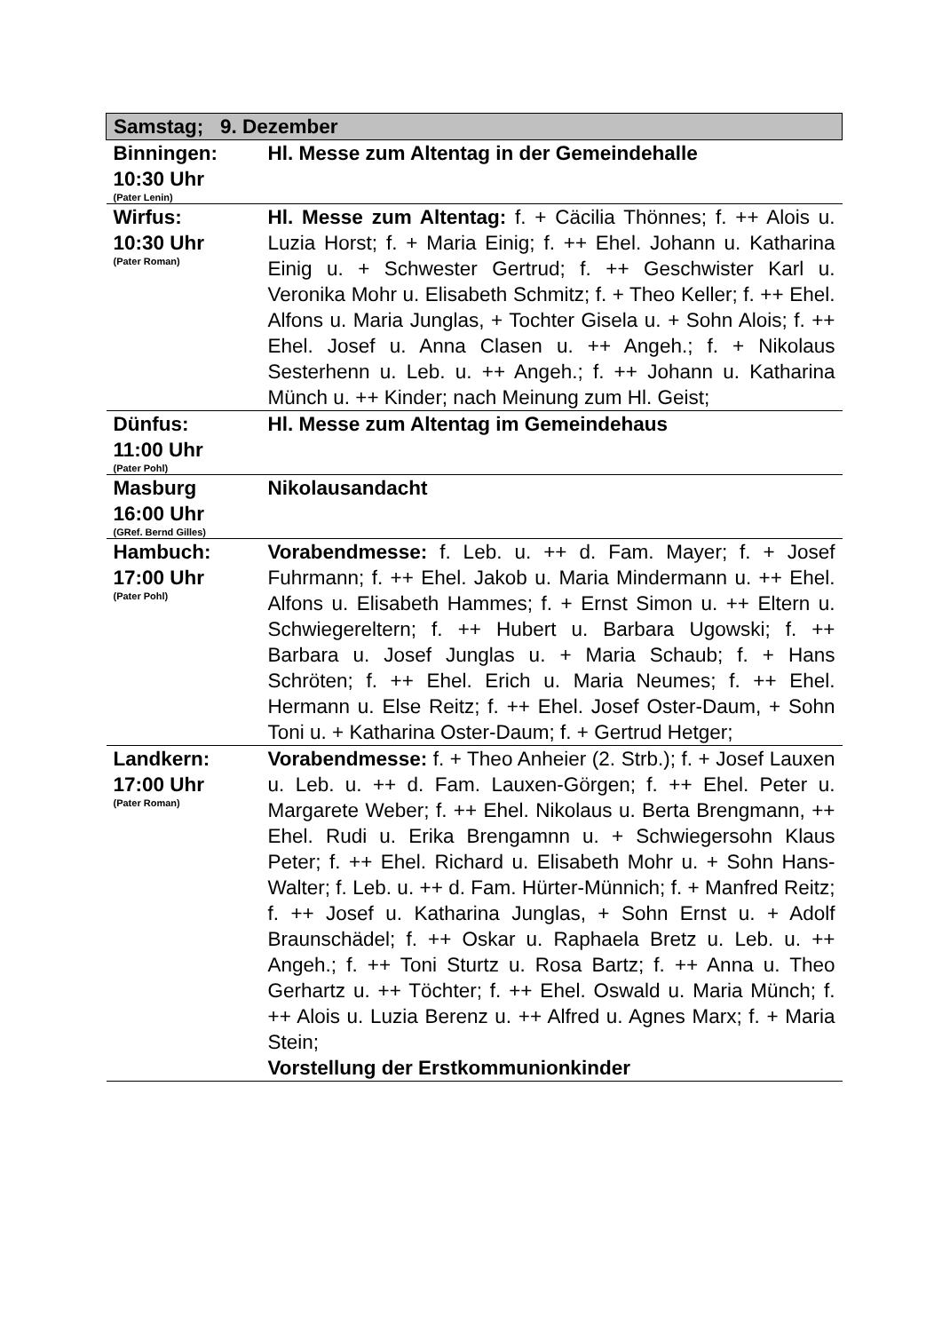| Samstag; 9. Dezember | |
| --- | --- |
| Binningen: 10:30 Uhr (Pater Lenin) | Hl. Messe zum Altentag in der Gemeindehalle |
| Wirfus: 10:30 Uhr (Pater Roman) | Hl. Messe zum Altentag: f. + Cäcilia Thönnes; f. ++ Alois u. Luzia Horst; f. + Maria Einig; f. ++ Ehel. Johann u. Katharina Einig u. + Schwester Gertrud; f. ++ Geschwister Karl u. Veronika Mohr u. Elisabeth Schmitz; f. + Theo Keller; f. ++ Ehel. Alfons u. Maria Junglas, + Tochter Gisela u. + Sohn Alois; f. ++ Ehel. Josef u. Anna Clasen u. ++ Angeh.; f. + Nikolaus Sesterhenn u. Leb. u. ++ Angeh.; f. ++ Johann u. Katharina Münch u. ++ Kinder; nach Meinung zum Hl. Geist; |
| Dünfus: 11:00 Uhr (Pater Pohl) | Hl. Messe zum Altentag im Gemeindehaus |
| Masburg 16:00 Uhr (GRef. Bernd Gilles) | Nikolausandacht |
| Hambuch: 17:00 Uhr (Pater Pohl) | Vorabendmesse: f. Leb. u. ++ d. Fam. Mayer; f. + Josef Fuhrmann; f. ++ Ehel. Jakob u. Maria Mindermann u. ++ Ehel. Alfons u. Elisabeth Hammes; f. + Ernst Simon u. ++ Eltern u. Schwiegereltern; f. ++ Hubert u. Barbara Ugowski; f. ++ Barbara u. Josef Junglas u. + Maria Schaub; f. + Hans Schröten; f. ++ Ehel. Erich u. Maria Neumes; f. ++ Ehel. Hermann u. Else Reitz; f. ++ Ehel. Josef Oster-Daum, + Sohn Toni u. + Katharina Oster-Daum; f. + Gertrud Hetger; |
| Landkern: 17:00 Uhr (Pater Roman) | Vorabendmesse: f. + Theo Anheier (2. Strb.); f. + Josef Lauxen u. Leb. u. ++ d. Fam. Lauxen-Görgen; f. ++ Ehel. Peter u. Margarete Weber; f. ++ Ehel. Nikolaus u. Berta Brengmann, ++ Ehel. Rudi u. Erika Brengamnn u. + Schwiegersohn Klaus Peter; f. ++ Ehel. Richard u. Elisabeth Mohr u. + Sohn Hans-Walter; f. Leb. u. ++ d. Fam. Hürter-Münnich; f. + Manfred Reitz; f. ++ Josef u. Katharina Junglas, + Sohn Ernst u. + Adolf Braunschädel; f. ++ Oskar u. Raphaela Bretz u. Leb. u. ++ Angeh.; f. ++ Toni Sturtz u. Rosa Bartz; f. ++ Anna u. Theo Gerhartz u. ++ Töchter; f. ++ Ehel. Oswald u. Maria Münch; f. ++ Alois u. Luzia Berenz u. ++ Alfred u. Agnes Marx; f. + Maria Stein; Vorstellung der Erstkommunionkinder |